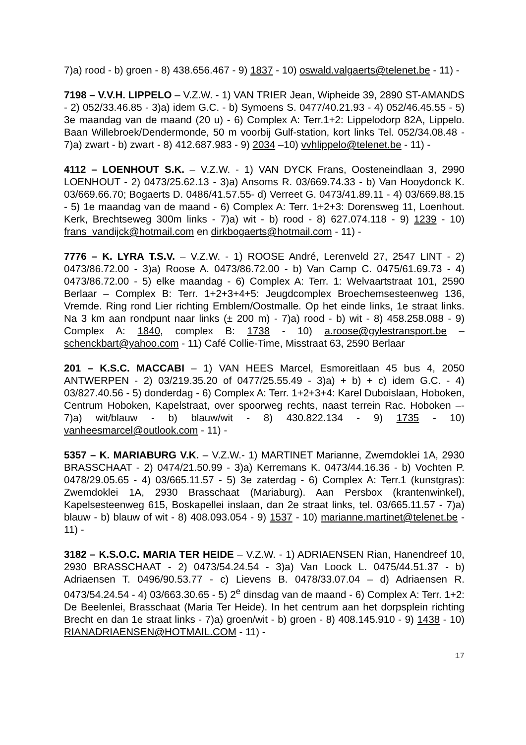7)a) rood - b) groen - 8) 438.656.467 - 9) 1837 - 10) oswald.valgaerts@telenet.be - 11) -
7198 – V.V.H. LIPPELO – V.Z.W. - 1) VAN TRIER Jean, Wipheide 39, 2890 ST-AMANDS - 2) 052/33.46.85 - 3)a) idem G.C. - b) Symoens S. 0477/40.21.93 - 4) 052/46.45.55 - 5) 3e maandag van de maand (20 u) - 6) Complex A: Terr.1+2: Lippelodorp 82A, Lippelo. Baan Willebroek/Dendermonde, 50 m voorbij Gulf-station, kort links Tel. 052/34.08.48 - 7)a) zwart - b) zwart - 8) 412.687.983 - 9) 2034 –10) vvhlippelo@telenet.be - 11) -
4112 – LOENHOUT S.K. – V.Z.W. - 1) VAN DYCK Frans, Oosteneindlaan 3, 2990 LOENHOUT - 2) 0473/25.62.13 - 3)a) Ansoms R. 03/669.74.33 - b) Van Hooydonck K. 03/669.66.70; Bogaerts D. 0486/41.57.55- d) Verreet G. 0473/41.89.11 - 4) 03/669.88.15 - 5) 1e maandag van de maand - 6) Complex A: Terr. 1+2+3: Dorensweg 11, Loenhout. Kerk, Brechtseweg 300m links - 7)a) wit - b) rood - 8) 627.074.118 - 9) 1239 - 10) frans_vandijck@hotmail.com en dirkbogaerts@hotmail.com - 11) -
7776 – K. LYRA T.S.V. – V.Z.W. - 1) ROOSE André, Lerenveld 27, 2547 LINT - 2) 0473/86.72.00 - 3)a) Roose A. 0473/86.72.00 - b) Van Camp C. 0475/61.69.73 - 4) 0473/86.72.00 - 5) elke maandag - 6) Complex A: Terr. 1: Welvaartstraat 101, 2590 Berlaar – Complex B: Terr. 1+2+3+4+5: Jeugdcomplex Broechemsesteenweg 136, Vremde. Ring rond Lier richting Emblem/Oostmalle. Op het einde links, 1e straat links. Na 3 km aan rondpunt naar links (± 200 m) - 7)a) rood - b) wit - 8) 458.258.088 - 9) Complex A: 1840, complex B: 1738 - 10) a.roose@gylestransport.be – schenckbart@yahoo.com - 11) Café Collie-Time, Misstraat 63, 2590 Berlaar
201 – K.S.C. MACCABI – 1) VAN HEES Marcel, Esmoreitlaan 45 bus 4, 2050 ANTWERPEN - 2) 03/219.35.20 of 0477/25.55.49 - 3)a) + b) + c) idem G.C. - 4) 03/827.40.56 - 5) donderdag - 6) Complex A: Terr. 1+2+3+4: Karel Duboislaan, Hoboken, Centrum Hoboken, Kapelstraat, over spoorweg rechts, naast terrein Rac. Hoboken –- 7)a) wit/blauw - b) blauw/wit - 8) 430.822.134 - 9) 1735 - 10) vanheesmarcel@outlook.com - 11) -
5357 – K. MARIABURG V.K. – V.Z.W.- 1) MARTINET Marianne, Zwemdoklei 1A, 2930 BRASSCHAAT - 2) 0474/21.50.99 - 3)a) Kerremans K. 0473/44.16.36 - b) Vochten P. 0478/29.05.65 - 4) 03/665.11.57 - 5) 3e zaterdag - 6) Complex A: Terr.1 (kunstgras): Zwemdoklei 1A, 2930 Brasschaat (Mariaburg). Aan Persbox (krantenwinkel), Kapelsesteenweg 615, Boskapellei inslaan, dan 2e straat links, tel. 03/665.11.57 - 7)a) blauw - b) blauw of wit - 8) 408.093.054 - 9) 1537 - 10) marianne.martinet@telenet.be - 11) -
3182 – K.S.O.C. MARIA TER HEIDE – V.Z.W. - 1) ADRIAENSEN Rian, Hanendreef 10, 2930 BRASSCHAAT - 2) 0473/54.24.54 - 3)a) Van Loock L. 0475/44.51.37 - b) Adriaensen T. 0496/90.53.77 - c) Lievens B. 0478/33.07.04 – d) Adriaensen R. 0473/54.24.54 - 4) 03/663.30.65 - 5) 2<sup>e</sup> dinsdag van de maand - 6) Complex A: Terr. 1+2: De Beelenlei, Brasschaat (Maria Ter Heide). In het centrum aan het dorpsplein richting Brecht en dan 1e straat links - 7)a) groen/wit - b) groen - 8) 408.145.910 - 9) 1438 - 10) RIANADRIAENSEN@HOTMAIL.COM - 11) -
17